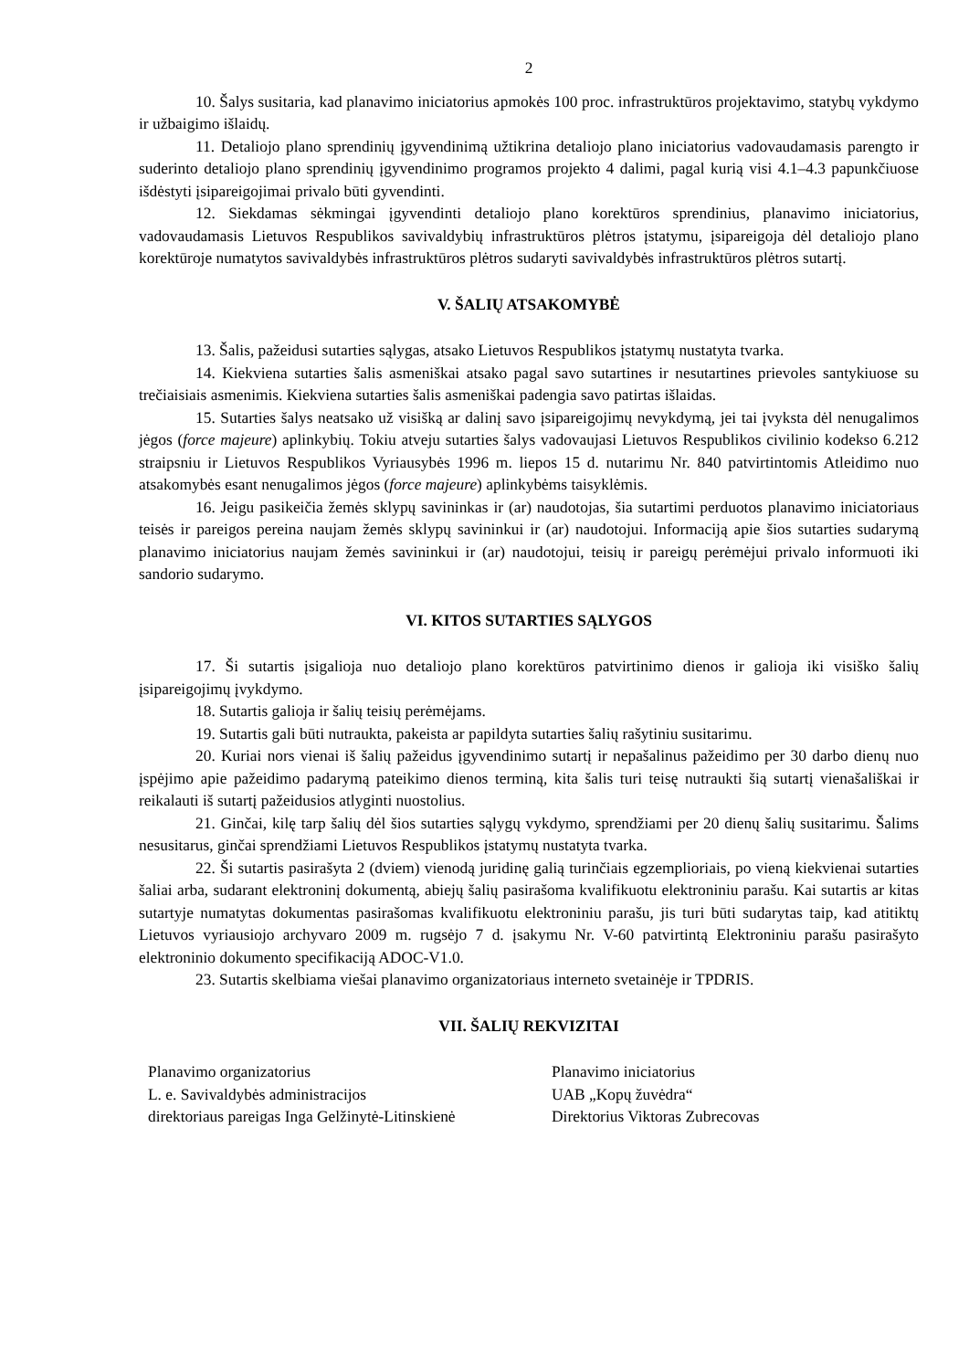2
10. Šalys susitaria, kad planavimo iniciatorius apmokės 100 proc. infrastruktūros projektavimo, statybų vykdymo ir užbaigimo išlaidų.
11. Detaliojo plano sprendinių įgyvendinimą užtikrina detaliojo plano iniciatorius vadovaudamasis parengto ir suderinto detaliojo plano sprendinių įgyvendinimo programos projekto 4 dalimi, pagal kurią visi 4.1–4.3 papunkčiuose išdėstyti įsipareigojimai privalo būti gyvendinti.
12. Siekdamas sėkmingai įgyvendinti detaliojo plano korektūros sprendinius, planavimo iniciatorius, vadovaudamasis Lietuvos Respublikos savivaldybių infrastruktūros plėtros įstatymu, įsipareigoja dėl detaliojo plano korektūroje numatytos savivaldybės infrastruktūros plėtros sudaryti savivaldybės infrastruktūros plėtros sutartį.
V. ŠALIŲ ATSAKOMYBĖ
13. Šalis, pažeidusi sutarties sąlygas, atsako Lietuvos Respublikos įstatymų nustatyta tvarka.
14. Kiekviena sutarties šalis asmeniškai atsako pagal savo sutartines ir nesutartines prievoles santykiuose su trečiaisiais asmenimis. Kiekviena sutarties šalis asmeniškai padengia savo patirtas išlaidas.
15. Sutarties šalys neatsako už visišką ar dalinį savo įsipareigojimų nevykdymą, jei tai įvyksta dėl nenugalimos jėgos (force majeure) aplinkybių. Tokiu atveju sutarties šalys vadovaujasi Lietuvos Respublikos civilinio kodekso 6.212 straipsniu ir Lietuvos Respublikos Vyriausybės 1996 m. liepos 15 d. nutarimu Nr. 840 patvirtintomis Atleidimo nuo atsakomybės esant nenugalimos jėgos (force majeure) aplinkybėms taisyklėmis.
16. Jeigu pasikeičia žemės sklypų savininkas ir (ar) naudotojas, šia sutartimi perduotos planavimo iniciatoriaus teisės ir pareigos pereina naujam žemės sklypų savininkui ir (ar) naudotojui. Informaciją apie šios sutarties sudarymą planavimo iniciatorius naujam žemės savininkui ir (ar) naudotojui, teisių ir pareigų perėmėjui privalo informuoti iki sandorio sudarymo.
VI. KITOS SUTARTIES SĄLYGOS
17. Ši sutartis įsigalioja nuo detaliojo plano korektūros patvirtinimo dienos ir galioja iki visiško šalių įsipareigojimų įvykdymo.
18. Sutartis galioja ir šalių teisių perėmėjams.
19. Sutartis gali būti nutraukta, pakeista ar papildyta sutarties šalių rašytiniu susitarimu.
20. Kuriai nors vienai iš šalių pažeidus įgyvendinimo sutartį ir nepašalinus pažeidimo per 30 darbo dienų nuo įspėjimo apie pažeidimo padarymą pateikimo dienos terminą, kita šalis turi teisę nutraukti šią sutartį vienašališkai ir reikalauti iš sutartį pažeidusios atlyginti nuostolius.
21. Ginčai, kilę tarp šalių dėl šios sutarties sąlygų vykdymo, sprendžiami per 20 dienų šalių susitarimu. Šalims nesusitarus, ginčai sprendžiami Lietuvos Respublikos įstatymų nustatyta tvarka.
22. Ši sutartis pasirašyta 2 (dviem) vienodą juridinę galią turinčiais egzemplioriais, po vieną kiekvienai sutarties šaliai arba, sudarant elektroninį dokumentą, abiejų šalių pasirašoma kvalifikuotu elektroniniu parašu. Kai sutartis ar kitas sutartyje numatytas dokumentas pasirašomas kvalifikuotu elektroniniu parašu, jis turi būti sudarytas taip, kad atitiktų Lietuvos vyriausiojo archyvaro 2009 m. rugsėjo 7 d. įsakymu Nr. V-60 patvirtintą Elektroniniu parašu pasirašyto elektroninio dokumento specifikaciją ADOC-V1.0.
23. Sutartis skelbiama viešai planavimo organizatoriaus interneto svetainėje ir TPDRIS.
VII. ŠALIŲ REKVIZITAI
Planavimo organizatorius
L. e. Savivaldybės administracijos
direktoriaus pareigas Inga Gelžinytė-Litinskienė
Planavimo iniciatorius
UAB „Kopų žuvėdra“
Direktorius Viktoras Zubrecovas